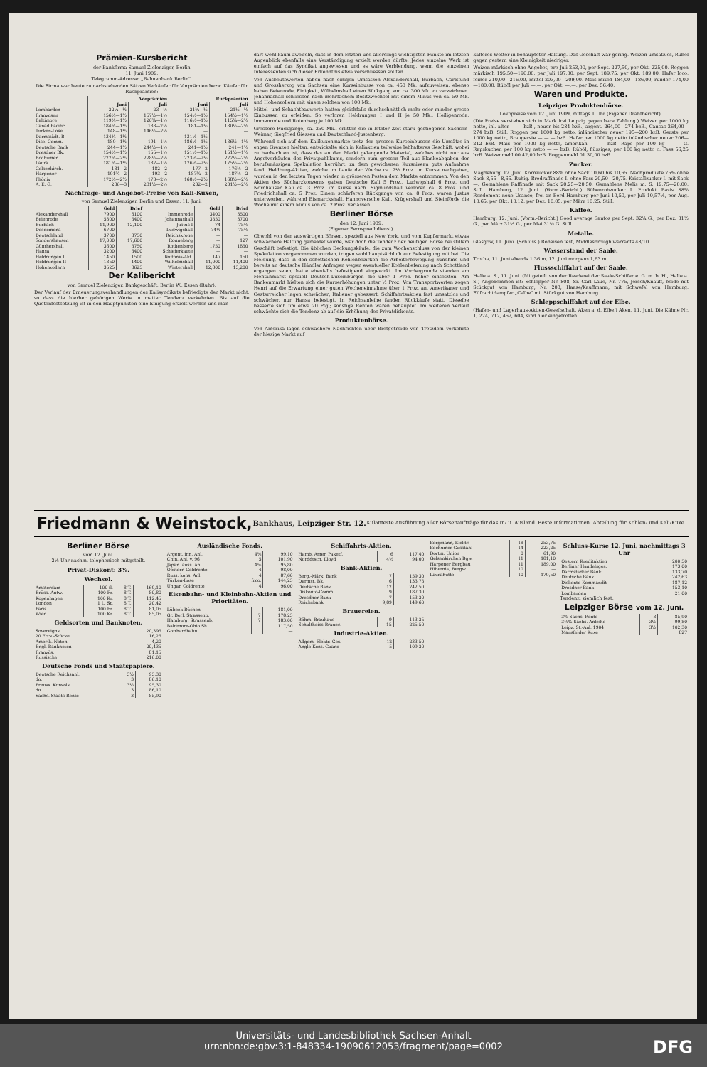Prämien-Kursbericht
der Bankfirma Samuel Zielenziger, Berlin
11. Juni 1909.
Telegramm-Adresse: „Bahnenbank Berlin".
Die Firma war heute zu nachstehenden Sätzen Verkäufer für Vorprämien bezw. Käufer für Rückprämien:
| | Vorprämien | | Rückprämien | |
| --- | --- | --- | --- | --- |
| | Juni | Juli | Juni | Juli |
| Lombarden | 22¼—½ | 23—½ | 21¾—½ | 21½—½ |
| Franzosen | 156½—1½ | 157½—1½ | 154½—1½ | 154½—1½ |
| Baltimore | 119¾—1½ | 120¾—1½ | 116½—1½ | 115¾—2½ |
| Canad.Pacific | 184½—1½ | 183—2½ | 181—1½ | 180½—2½ |
| Türken-Lose | 148—1½ | 146½—2½ | — | — |
| Darmstädt. B. | 134¾—1½ | — | 131½—1½ | — |
| Disc. Comm. | 189—1½ | 191—1½ | 186½—1½ | 186½—1½ |
| Deutsche Bank | 244—1½ | 244½—1½ | 241—1½ | 241—1½ |
| Dresdner Bk. | 154½—1½ | 155—1½ | 151½—1½ | 151½—1½ |
| Bochumer | 227½—2½ | 228½—2½ | 223½—2½ | 222½—2½ |
| Laura | 181½—1½ | 182—1½ | 176½—2½ | 175½—2½ |
| Gelsenkirch. | 181—2 | 182—2 | 177—2 | 176½—2 |
| Harpener | 191¾—2 | 193—2 | 187¾—2 | 187½—2 |
| Phönix | 172½—2½ | 173—2½ | 168½—2½ | 168½—2½ |
| A. E. G. | 236—3 | 231½—2½ | 232—2 | 231½—2½ |
Nachfrage- und Angebot-Preise von Kali-Kuxen,
von Samuel Zielenziger, Berlin und Essen. 11. Juni.
| | Geld | Brief | | Geld | Brief |
| --- | --- | --- | --- | --- | --- |
| Alexandershall | 7900 | 8100 | Immenrode | 3400 | 3500 |
| Beienrode | 5300 | 5400 | Johannashall | 3550 | 3700 |
| Burbach | 11,900 | 12,100 | Justus I | 74 | 75½ |
| Desdemona | 6700 | — | Ludwigshall | 74½ | 75½ |
| Deutschland | 3700 | 3750 | Reichskrone | — | — |
| Sondershausen | 17,000 | 17,600 | Ronneberg | — | 127 |
| Günthershall | 3600 | 3750 | Rothenberg | 1750 | 1850 |
| Hansa | 3200 | 3400 | Schieferkaute | — | — |
| Heldrungen I | 1450 | 1500 | Teutonia-Akt. | 147 | 150 |
| Heldrungen II | 1350 | 1400 | Wilhelmshall | 11,000 | 11,400 |
| Hohenzollern | 3525 | 3625 | Wintershall | 12,800 | 13,200 |
Der Kalibericht
von Samuel Zielenziger, Bankgeschäft, Berlin W., Essen (Ruhr).
Der Verlauf der Erneuerungsverhandlungen des Kalisyndikats befriedigte den Markt nicht, so dass die hierher gehörigen Werte in matter Tendenz verkehrten. Bis auf die Quotenfestsetzung ist in den Hauptpunkten eine Einigung erzielt worden und man
darf wohl kaum zweifeln, dass in dem letzten und allerdings wichtigsten Punkte im letzten Augenblick ebenfalls eine Verständigung erzielt werden dürfte. Jedes einzelne Werk ist einfach auf das Syndikat angewiesen und es wäre Verblendung, wenn die einzelnen Interessenten sich dieser Erkenntnis etwa verschliessen sollten.
Von Ausbeutewerten haben nach einigen Umsätzen Alexandershall, Burbach, Carlsfund und Grossherzog von Sachsen eine Kurseinbusse von ca. 450 Mk. aufzuweisen, ebenso haben Beienrode, Einigkeit, Wilhelmshall einen Rückgang von ca. 300 Mk. zu verzeichnen. Johannashall schliessen nach mehrfachem Besitzwechsel mit einem Minus von ca. 50 Mk. und Hohenzollern mit einem solchen von 100 Mk.
Mittel- und Schachtbauwerte hatten gleichfalls durchschnittlich mehr oder minder grosse Einbussen zu erleiden. So verloren Heldrungen I und II je 50 Mk., Heiligenroda, Immenrode und Rotenberg je 100 Mk.
Grössere Rückgänge, ca. 250 Mk., erlitten die in letzter Zeit stark gestiegenen Sachsen-Weimar, Siegfried Giessen und Deutschland-Justenberg.
Während sich auf dem Kalikuxenmarkte trotz der grossen Kurseinbussen die Umsätze in engen Grenzen hielten, entwickelte sich in Kaliaktien teilweise lebhafteres Geschäft, wobei zu beobachten ist, dass das an den Markt gelangende Material, welches nicht nur aus Angstverkäufen des Privatpublikums, sondern zum grossen Teil aus Blankoabgaben der berufsmässigen Spekulation herrührt, zu dem gewichenen Kursniveau gute Aufnahme fand. Heldburg-Aktien, welche im Laufe der Woche ca. 2½ Proz. im Kurse nachgaben, wurden in den letzten Tagen wieder in grösseren Posten dem Markte entnommen. Von den Aktien des Südharzkonzerns gaben Deutsche Kali 5 Proz., Ludwigshall 6 Proz. und Nordhäuser Kali ca. 3 Proz. im Kurse nach. Sigmundshall verloren ca. 8 Proz. und Friedrichshall ca. 5 Proz. Einem schärferen Rückgange von ca. 8 Proz. waren Justus unterworfen, während Bismarckshall, Hannoversche Kali, Krügershall und Steinförde die Woche mit einem Minus von ca. 2 Proz. verlassen.
Berliner Börse
den 12. Juni 1909.
(Eigener Fernsprechdienst).
Obwohl von den auswärtigen Börsen, speziell aus New York, und vom Kupfermarkt etwas schwächere Haltung gemeldet wurde, war doch die Tendenz der heutigen Börse bei stillem Geschäft befestigt. Die üblichen Deckungskäufe, die zum Wochenschluss von der kleinen Spekulation vorgenommen wurden, trugen wohl hauptsächlich zur Befestigung mit bei. Die Meldung, dass in den schottischen Kohlenbezirken die Arbeiterbewegung zunehme und bereits an deutsche Händler Anfragen wegen eventueller Kohlenlieferung nach Schottland ergangen seien, hatte ebenfalls befestigend eingewirkt. Im Vordergrunde standen am Montanmarkt speziell Deutsch-Luxemburger, die über 1 Proz. höher einsetzten. Am Bankenmarkt hielten sich die Kurserhöhungen unter ½ Proz. Von Transportwerten zogen Henri auf die Erwartung einer guten Wocheneinnahme über 1 Proz. an. Amerikaner und Oesterreicher lagen schwächer; Italiener gebessert. Schiffahrtsaktien fast umsatzlos und schwächer, nur Hansa befestigt. In Reichsanleihe fanden Rückkäufe statt. Dieselbe besserte sich um etwa 20 Pfg.; sonstige Renten waren behauptet. Im weiteren Verlauf schwächte sich die Tendenz ab auf die Erhöhung des Privatdiskonts.
Produktenbörse.
Von Amerika lagen schwächere Nachrichten über Brotgetreide vor. Trotzdem verkehrte der hiesige Markt auf
kälteres Wetter in behaupteter Haltung. Das Geschäft war gering. Weizen umsatzlos, Rüböl gegen gestern eine Kleinigkeit niedriger.
Weizen märkisch ohne Angebot, pro Juli 253,00, per Sept. 227,50, per Okt. 225,00. Roggen märkisch 195,50—196,00, per Juli 197,00, per Sept. 189,75, per Okt. 189,00. Hafer loco, feiner 210,00—216,00, mittel 203,00—209,00. Mais mixed 184,00—186,00, runder 174,00—180,00. Rüböl per Juli —,—, per Okt. —,—, per Dez. 56,40.
Waren und Produkte.
Leipziger Produktenbörse.
Lokopreise vom 12. Juni 1909, mittags 1 Uhr (Eigener Drahtbericht).
(Die Preise verstehen sich in Mark frei Leipzig gegen bare Zahlung.) Weizen per 1000 kg netto, inl. alter — — bzB., neuer bis 284 bzB., argent. 264,00—274 bzB., Cansas 264,00—274 bzB. Still. Roggen per 1000 kg netto, inländischer neuer 195—200 bzB. Gerste per 1000 kg netto, Braugerste — — — bzB. Hafer per 1000 kg netto inländischer neuer 206—212 bzB. Mais per 1000 kg netto, amerikan. — — bzB. Raps per 100 kg — — G. Rapskuchen per 100 kg netto — — bzB. Rüböl, flüssiges, per 100 kg netto o. Fass 56,25 bzB. Weizenmehl 00 42,00 bzB. Roggenmehl 01 30,00 bzB.
Zucker.
Magdeburg, 12. Juni. Kornzucker 88% ohne Sack 10,60 bis 10,65. Nachprodukte 75% ohne Sack 8,55—8,65. Ruhig. Brodraffinade I. ohne Fass 20,50—20,75. Kristallzucker I. mit Sack —. Gemahlene Raffinade mit Sack 20,25—20,50. Gemahlene Melis m. S. 19,75—20,00. Still. Hamburg, 12. Juni. (Vorm.-Bericht.) Rübenrohzucker I. Produkt Basis 88% Rendement neue Usance, frei an Bord Hamburg per Juni 10,50, per Juli 10,57½, per Aug. 10,65, per Okt. 10,12, per Dez. 10,05, per März 10,25. Still.
Kaffee.
Hamburg, 12. Juni. (Vorm.-Bericht.) Good average Santos per Sept. 32¼ G., per Dez. 31½ G., per März 31½ G., per Mai 31¼ G. Still.
Metalle.
Glasgow, 11. Juni. (Schluss.) Roheisen fest, Middlesbrough warrants 48/10.
Wasserstand der Saale.
Trotha, 11. Juni abends 1,36 m, 12. Juni morgens 1,63 m.
Flussschiffahrt auf der Saale.
Halle a. S., 11. Juni. (Mitgeteilt von der Reederei der Saale-Schiffer e. G. m. b. H., Halle a. S.) Angekommen ist: Schlepper Nr. 808, Sr. Carl Laue, Nr. 775, Jersch/Knauff, beide mit Stückgut von Hamburg, Nr. 203, Haase/Kauffmann, mit Schwefel von Hamburg. Eilfrachtdampfer „Calbe" mit Stückgut von Hamburg.
Schleppschiffahrt auf der Elbe.
(Hafen- und Lagerhaus-Aktien-Gesellschaft, Aken a. d. Elbe.) Aken, 11. Juni. Die Kähne Nr. 1, 224, 712, 462, 604, sind hier eingetroffen.
Friedmann & Weinstock, Bankhaus, Leipziger Str. 12. Kulanteste Ausführung aller Börsenaufträge für das In- u. Ausland. Beste Informationen. Abteilung für Kohlen- und Kali-Kuxe.
Berliner Börse
vom 12. Juni.
2½ Uhr nachm. telephonisch mitgeteilt.
Privat-Diskont: 3⅜.
Wechsel.
| Amsterdam | 100 fl. | 8 T. | 169,10 |
| Brüss.-Antw. | 100 Fr. | 8 T. | 80,80 |
| Kopenhagen | 100 Kr. | 8 T. | 112,45 |
| London | 1 L. St. | 8 T. | 20,42 |
| Paris | 100 Fr. | 8 T. | 81,05 |
| Wien | 100 Kr. | 8 T. | 85,05 |
Geldsorten und Banknoten.
| Sovereigns | 20,395 |
| 20 Frcs.-Stücke | 16,25 |
| Amerik. Noten | 4,20 |
| Engl. Banknoten | 20,435 |
| Französ. | 81,15 |
| Russische | 216,00 |
Deutsche Fonds und Staatspapiere.
| Deutsche Reichsanl. | 3½ | 95,30 |
| do. | 3 | 86,10 |
| Preuss. Konsols | 3½ | 95,30 |
| do. | 3 | 86,10 |
| Sächs. Staats-Rente | 3 | 85,90 |
Ausländische Fonds.
| Argent. inn. Anl. | 4½ | 99,10 |
| Chin. Anl. v. 96 | 5 | 101,90 |
| Japan. äuss. Anl. | 4½ | 95,80 |
| Oesterr. Goldrente | 4 | 98,00 |
| Russ. kons. Anl. | 4 | 87,60 |
| Türken-Lose | frco. | 144,25 |
| Ungar. Goldrente | 4 | 96,00 |
Eisenbahn- und Kleinbahn-Aktien und Prioritäten.
| Lübeck-Büchen | | 181,00 |
| Gr. Berl. Strassenb. | 7 | 178,25 |
| Hamburg. Strassenb. | 7 | 183,00 |
| Baltimore-Ohio Sh. | | 117,50 |
| Gotthardbahn | | — |
Schiffahrts-Aktien.
| Hamb. Amer. Paketf. | 6 | 117,40 |
| Norddtsch. Lloyd | 4½ | 94,00 |
Bank-Aktien.
| Berg.-Märk. Bank | 7 | 159,30 |
| Darmst. Bk. | 6 | 133,75 |
| Deutsche Bank | 12 | 242,50 |
| Diskonto-Comm. | 9 | 187,30 |
| Dresdner Bank | 7 | 153,20 |
| Reichsbank | 9,89 | 149,60 |
Brauereien.
| Böhm. Brauhaus | 9 | 113,25 |
| Schultheiss-Brauer. | 15 | 225,50 |
Industrie-Aktien.
| Allgem. Elektr.-Ges. | 12 | 233,50 |
| Anglo-Kont. Guano | 5 | 109,20 |
| Bergmann, Elektr. | 18 | 253,75 |
| Bochumer Gusstahl | 14 | 223,25 |
| Dortm. Union | 0 | 61,90 |
| Gelsenkirchen Bgw. | 11 | 181,10 |
| Harpener Bergbau | 11 | 189,00 |
| Hibernia, Bergw. | 10 | — |
| Laurahütte | 10 | 179,50 |
Schluss-Kurse 12. Juni, nachmittags 3 Uhr
| Oesterr. Kreditaktien | 200,50 |
| Berliner Handelsges. | 173,00 |
| Darmstädter Bank | 133,70 |
| Deutsche Bank | 242,63 |
| Diskonto-Kommandit | 187,12 |
| Dresdner Bank | 153,10 |
| Lombarden | 21,00 |
Tendenz: ziemlich fest.
Leipziger Börse vom 12. Juni.
| 3% Sächs. Rente | 3 | 85,90 |
| 3½% Sächs. Anleihe | 3½ | 99,80 |
| Leipz. St.-Anl. 1904 | 3½ | 102,30 |
| Mansfelder Kuxe | | 827 |
Universitäts- und Landesbibliothek Sachsen-Anhalt
urn:nbn:de:gbv:3:1-848334-19090612053/fragment/page=0002
DFG